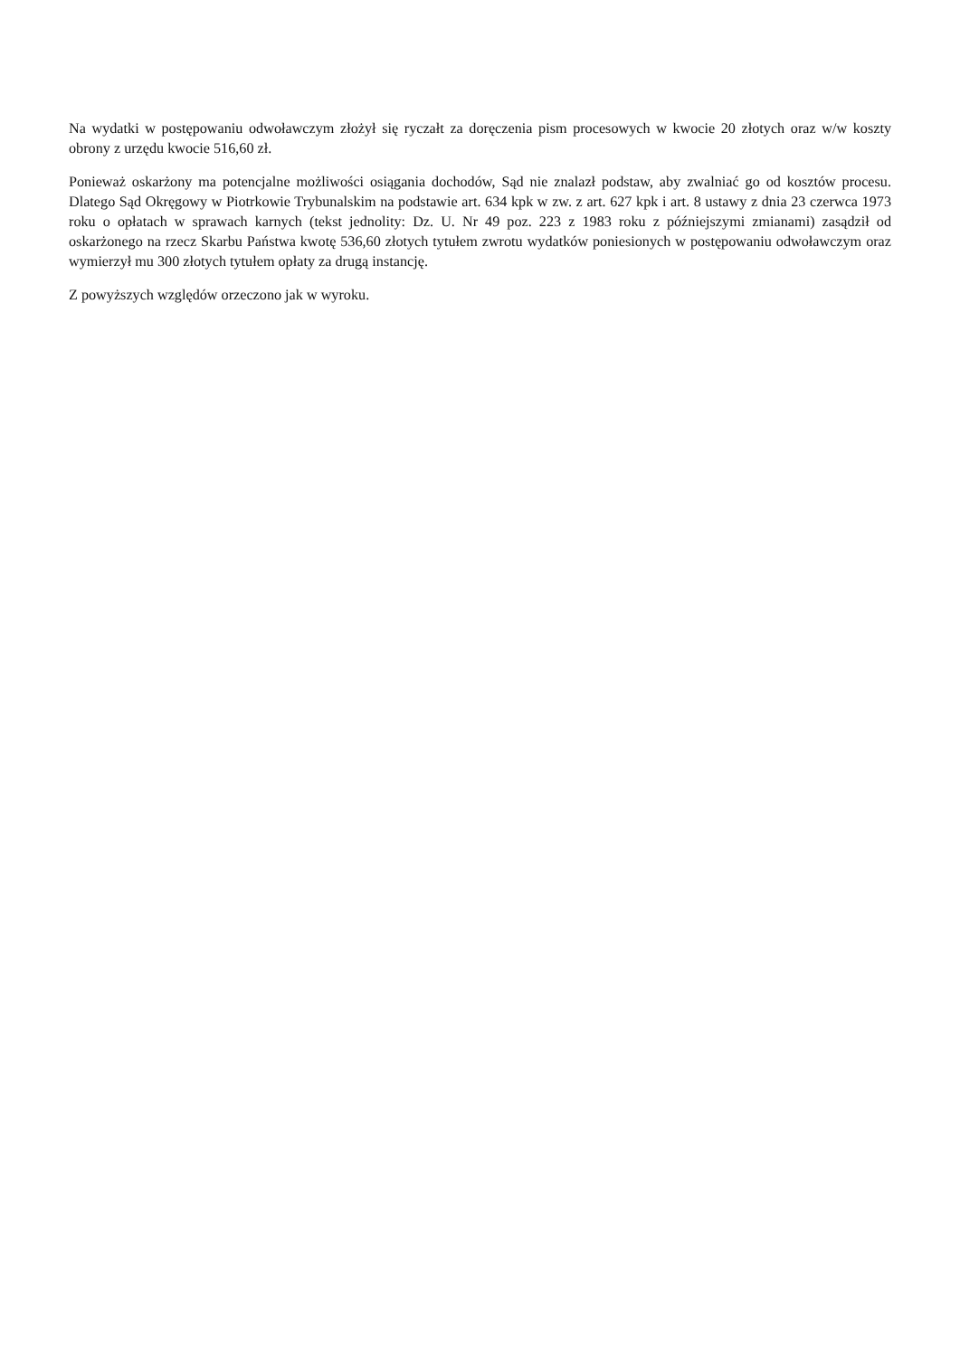Na wydatki w postępowaniu odwoławczym złożył się ryczałt za doręczenia pism procesowych w kwocie 20 złotych oraz w/w koszty obrony z urzędu kwocie 516,60 zł.
Ponieważ oskarżony ma potencjalne możliwości osiągania dochodów, Sąd nie znalazł podstaw, aby zwalniać go od kosztów procesu. Dlatego Sąd Okręgowy w Piotrkowie Trybunalskim na podstawie art. 634 kpk w zw. z art. 627 kpk i art. 8 ustawy z dnia 23 czerwca 1973 roku o opłatach w sprawach karnych (tekst jednolity: Dz. U. Nr 49 poz. 223 z 1983 roku z późniejszymi zmianami) zasądził od oskarżonego na rzecz Skarbu Państwa kwotę 536,60 złotych tytułem zwrotu wydatków poniesionych w postępowaniu odwoławczym oraz wymierzył mu 300 złotych tytułem opłaty za drugą instancję.
Z powyższych względów orzeczono jak w wyroku.